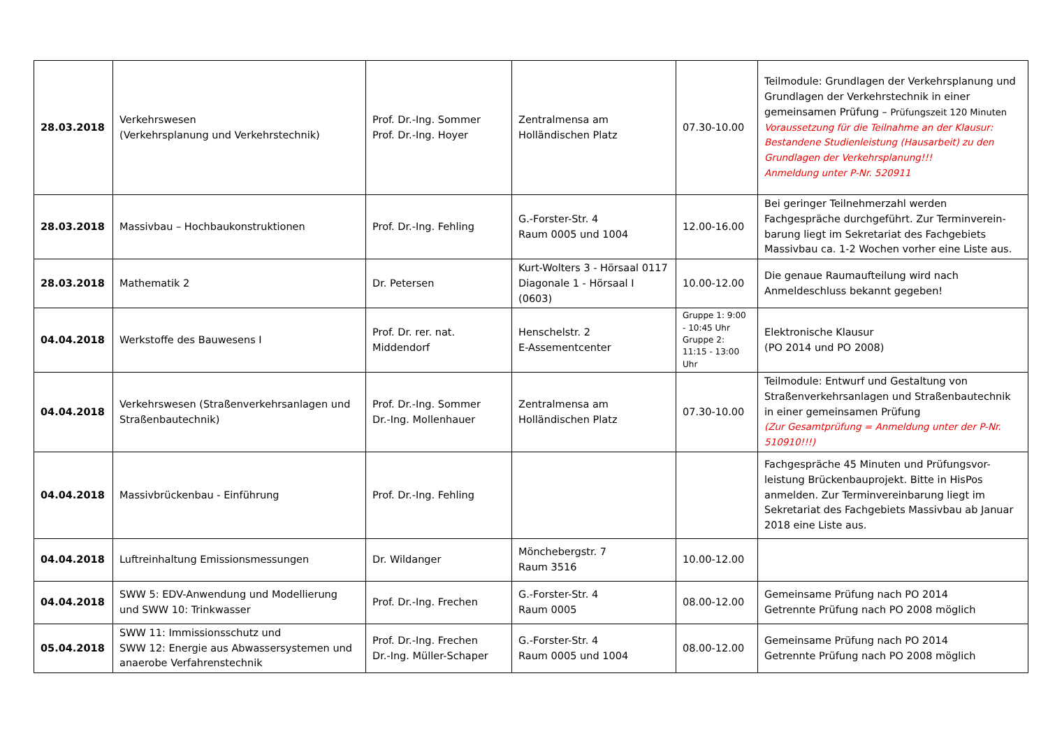| 28.03.2018 | Verkehrswesen (Verkehrsplanung und Verkehrstechnik) | Prof. Dr.-Ing. Sommer Prof. Dr.-Ing. Hoyer | Zentralmensa am Holländischen Platz | 07.30-10.00 | Teilmodule: Grundlagen der Verkehrsplanung und Grundlagen der Verkehrstechnik in einer gemeinsamen Prüfung – Prüfungszeit 120 Minuten Voraussetzung für die Teilnahme an der Klausur: Bestandene Studienleistung (Hausarbeit) zu den Grundlagen der Verkehrsplanung!!! Anmeldung unter P-Nr. 520911 |
| 28.03.2018 | Massivbau – Hochbaukonstruktionen | Prof. Dr.-Ing. Fehling | G.-Forster-Str. 4 Raum 0005 und 1004 | 12.00-16.00 | Bei geringer Teilnehmerzahl werden Fachgespräche durchgeführt. Zur Terminverein-barung liegt im Sekretariat des Fachgebiets Massivbau ca. 1-2 Wochen vorher eine Liste aus. |
| 28.03.2018 | Mathematik 2 | Dr. Petersen | Kurt-Wolters 3 - Hörsaal 0117 Diagonale 1 - Hörsaal I (0603) | 10.00-12.00 | Die genaue Raumaufteilung wird nach Anmeldeschluss bekannt gegeben! |
| 04.04.2018 | Werkstoffe des Bauwesens I | Prof. Dr. rer. nat. Middendorf | Henschelstr. 2 E-Assementcenter | Gruppe 1: 9:00 - 10:45 Uhr Gruppe 2: 11:15 - 13:00 Uhr | Elektronische Klausur (PO 2014 und PO 2008) |
| 04.04.2018 | Verkehrswesen (Straßenverkehrsanlagen und Straßenbautechnik) | Prof. Dr.-Ing. Sommer Dr.-Ing. Mollenhauer | Zentralmensa am Holländischen Platz | 07.30-10.00 | Teilmodule: Entwurf und Gestaltung von Straßenverkehrsanlagen und Straßenbautechnik in einer gemeinsamen Prüfung (Zur Gesamtprüfung = Anmeldung unter der P-Nr. 510910!!!) |
| 04.04.2018 | Massivbrückenbau - Einführung | Prof. Dr.-Ing. Fehling | | | Fachgespräche 45 Minuten und Prüfungsvor-leistung Brückenbauprojekt. Bitte in HisPos anmelden. Zur Terminvereinbarung liegt im Sekretariat des Fachgebiets Massivbau ab Januar 2018 eine Liste aus. |
| 04.04.2018 | Luftreinhaltung Emissionsmessungen | Dr. Wildanger | Mönchebergstr. 7 Raum 3516 | 10.00-12.00 | |
| 04.04.2018 | SWW 5: EDV-Anwendung und Modellierung und SWW 10: Trinkwasser | Prof. Dr.-Ing. Frechen | G.-Forster-Str. 4 Raum 0005 | 08.00-12.00 | Gemeinsame Prüfung nach PO 2014 Getrennte Prüfung nach PO 2008 möglich |
| 05.04.2018 | SWW 11: Immissionsschutz und SWW 12: Energie aus Abwassersystemen und anaerobe Verfahrenstechnik | Prof. Dr.-Ing. Frechen Dr.-Ing. Müller-Schaper | G.-Forster-Str. 4 Raum 0005 und 1004 | 08.00-12.00 | Gemeinsame Prüfung nach PO 2014 Getrennte Prüfung nach PO 2008 möglich |